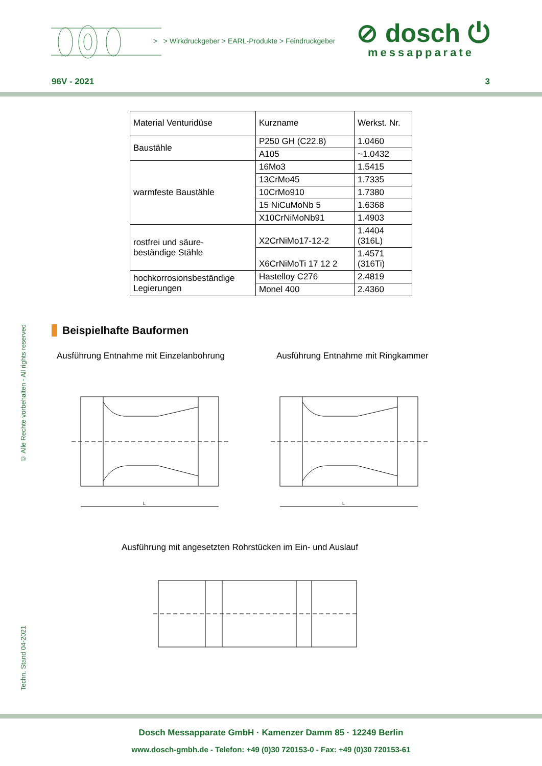> > Wirkdruckgeber > EARL-Produkte > Feindruckgeber
⊘ dosch ⏻
messapparate
96V - 2021 3
| Material Venturidüse | Kurzname | Werkst. Nr. |
| Baustähle | P250 GH (C22.8) | 1.0460 |
| | A105 | ~1.0432 |
| warmfeste Baustähle | 16Mo3 | 1.5415 |
| | 13CrMo45 | 1.7335 |
| | 10CrMo910 | 1.7380 |
| | 15 NiCuMoNb 5 | 1.6368 |
| | X10CrNiMoNb91 | 1.4903 |
| rostfrei und säure- beständige Stähle | X2CrNiMo17-12-2 | 1.4404 (316L) |
| | X6CrNiMoTi 17 12 2 | 1.4571 (316Ti) |
| hochkorrosionsbeständige Legierungen | Hastelloy C276 | 2.4819 |
| | Monel 400 | 2.4360 |
Beispielhafte Bauformen
Ausführung Entnahme mit Einzelanbohrung Ausführung Entnahme mit Ringkammer
L
L
Ausführung mit angesetzten Rohrstücken im Ein- und Auslauf
© Alle Rechte vorbehalten - All rights reserved
Techn. Stand 04-2021
Dosch Messapparate GmbH · Kamenzer Damm 85 · 12249 Berlin
www.dosch-gmbh.de - Telefon: +49 (0)30 720153-0 - Fax: +49 (0)30 720153-61